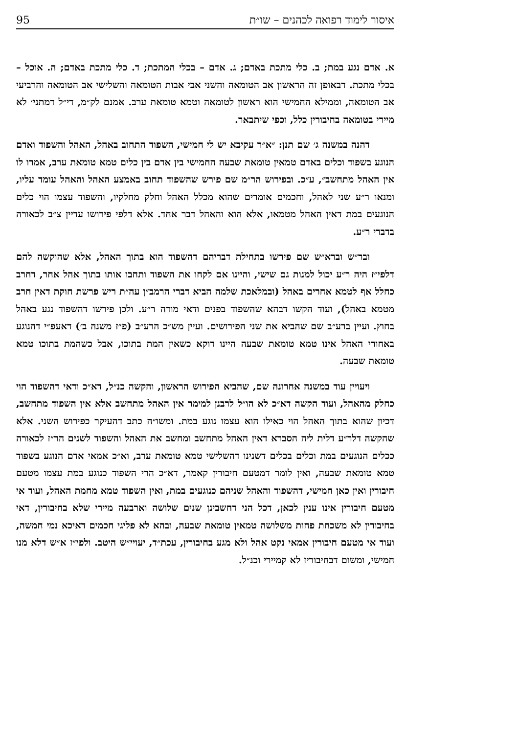95 איסור לימוד רפואה לכהנים – שו״ת
א. אדם נגע במת; ב. כלי מתכת באדם; ג. אדם – בכלי המתכת; ד. כלי מתכת באדם; ה. אוכל – בכלי מתכת. דבאופן זה הראשון אב הטומאה והשני אבי אבות הטומאה והשלישי אב הטומאה והרביעי אב הטומאה, וממילא החמישי הוא ראשון לטומאה וטמא טומאת ערב. אמנם לק״מ, די״ל דמתני׳ לא מיירי בטומאה בחיבורין כלל, וכפי שיתבאר.
דהנה במשנה ג׳ שם תנן: ״א״ר עקיבא יש לי חמישי, השפוד התחוב באהל, האהל והשפוד ואדם הנוגע בשפוד וכלים באדם טמאין טומאת שבעה החמישי בין אדם בין כלים טמא טומאת ערב, אמרו לו אין האהל מתחשב״, ע״כ. ובפירוש הר״מ שם פירש שהשפוד תחוב באמצע האהל והאהל עומד עליו, ומנאו ר״ע שני לאהל, וחכמים אומרים שהוא מכלל האהל וחלק מחלקיו, והשפוד עצמו הוי כלים הנוגעים במת דאין האהל מטמאו, אלא הוא והאהל דבר אחד. אלא דלפי פירושו עדיין צ״ב לכאורה בדברי ר״ע.
ובר״ש וברא״ש שם פירשו בתחילת דבריהם דהשפוד הוא בתוך האהל, אלא שהוקשה להם דלפי״ז היה ר״ע יכול למנות גם שישי, והיינו אם לקחו את השפוד ותחבו אותו בתוך אהל אחר, דחרב כחלל אף לטמא אחרים באהל (ובמלאכת שלמה הביא דברי הרמב״ן עה״ת ריש פרשת חוקת דאין חרב מטמא באהל), ועוד הקשו דבהא שהשפוד בפנים ודאי מודה ר״ע. ולכן פירשו דהשפוד נגע באהל בחוץ. ועיין ברע״ב שם שהביא את שני הפירושים. ועיין מש״כ הרע״ב (פ״ז משנה ב׳) דאעפ״י דהנוגע באחורי האהל אינו טמא טומאת שבעה היינו דוקא כשאין המת בתוכו, אבל כשהמת בתוכו טמא טומאת שבעה.
ויעויין עוד במשנה אחרונה שם, שהביא הפירוש הראשון, והקשה כנ״ל, דא״כ ודאי דהשפוד הוי כחלק מהאהל, ועוד הקשה דא״כ לא הו״ל לרבנן למימר אין האהל מתחשב אלא אין השפוד מתחשב, דכיון שהוא בתוך האהל הוי כאילו הוא עצמו נוגע במת. ומשו״ה כתב דהעיקר כפירוש השני. אלא שהקשה דלר״ע דלית ליה הסברא דאין האהל מתחשב ומחשב את האהל והשפוד לשנים הר״ז לכאורה ככלים הנוגעים במת וכלים בכלים דשנינו דהשלישי טמא טומאת ערב, וא״כ אמאי אדם הנוגע בשפוד טמא טומאת שבעה, ואין לומר דמטעם חיבורין קאמר, דא״כ הרי השפוד כנוגע במת עצמו מטעם חיבורין ואין כאן חמישי, דהשפוד והאהל שניהם כנוגעים במת, ואין השפוד טמא מחמת האהל, ועוד אי מטעם חיבורין אינו ענין לכאן, דכל הני דחשבינן שנים שלושה וארבעה מיירי שלא בחיבורין, דאי בחיבורין לא משכחת פחות משלושה טמאין טומאת שבעה, ובהא לא פליגי חכמים דאיכא נמי חמשה, ועוד אי מטעם חיבורין אמאי נקט אהל ולא מגע בחיבורין, עכת״ד, יעויי״ש היטב. ולפי״ז א״ש דלא מנו חמישי, ומשום דבחיבוריז לא קמיירי וכנ״ל.